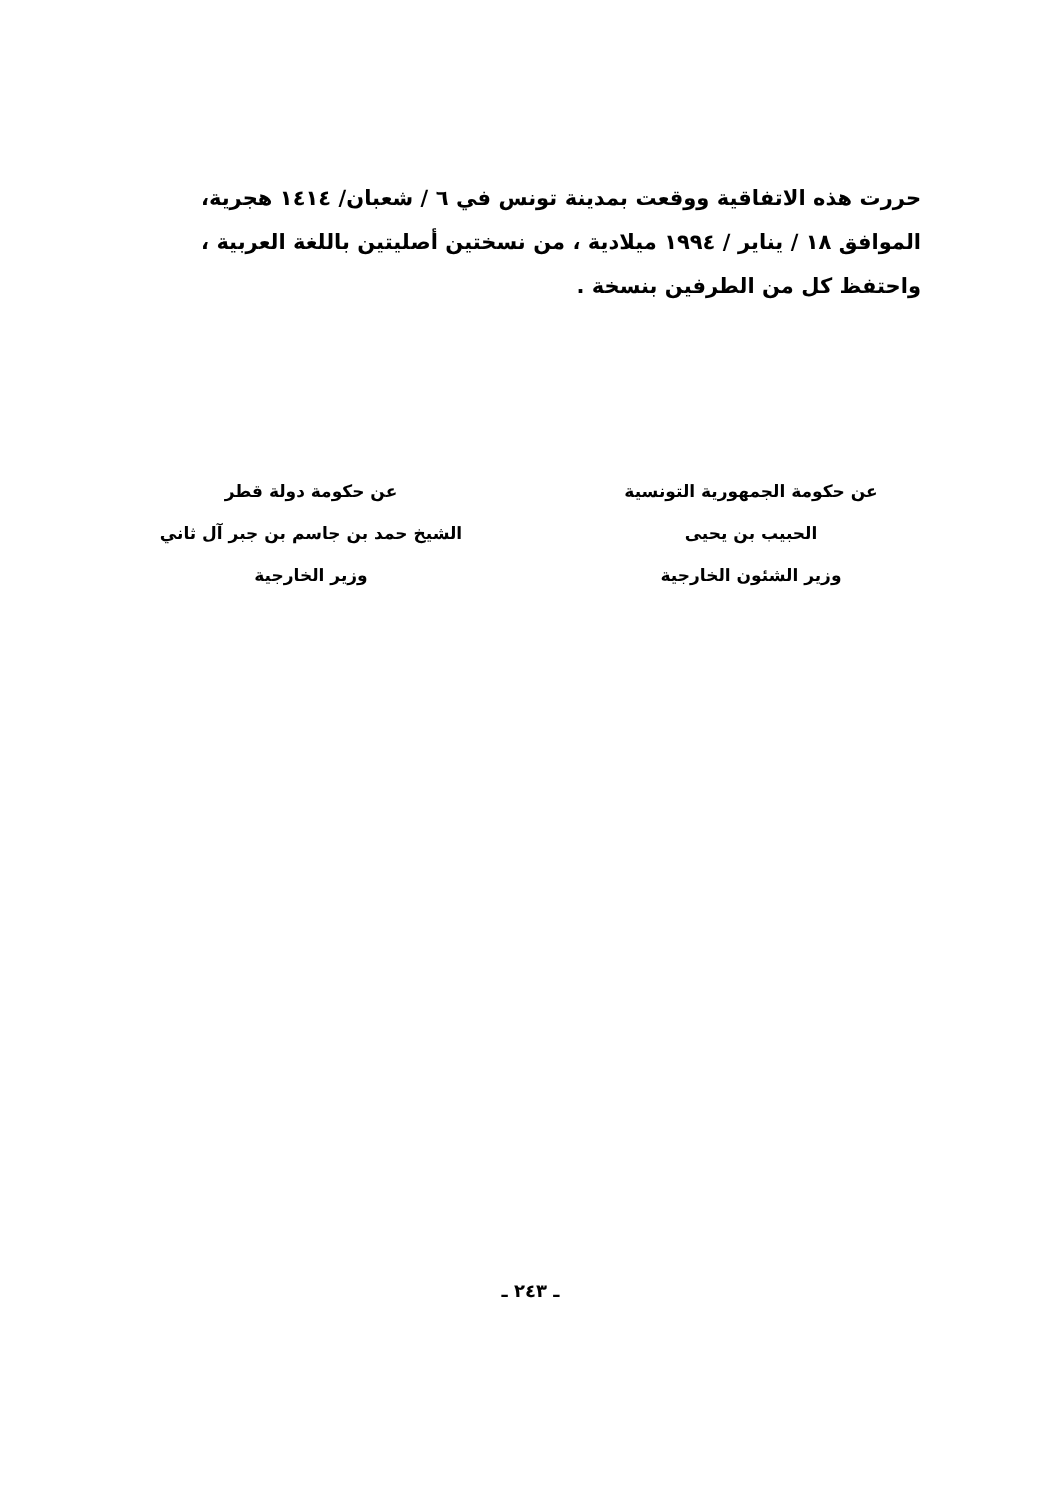حررت هذه الاتفاقية ووقعت بمدينة تونس في ٦ / شعبان/ ١٤١٤ هجرية، الموافق ١٨ / يناير / ١٩٩٤ ميلادية ، من نسختين أصليتين باللغة العربية ، واحتفظ كل من الطرفين بنسخة .
عن حكومة الجمهورية التونسية
الحبيب بن يحيى
وزير الشئون الخارجية
عن حكومة دولة قطر
الشيخ حمد بن جاسم بن جبر آل ثاني
وزير الخارجية
ـ ٢٤٣ ـ